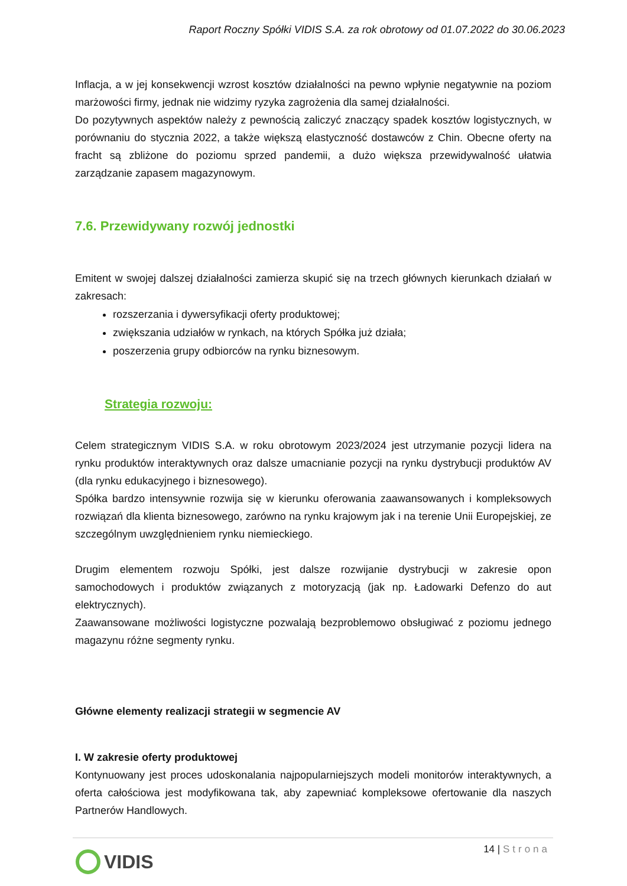Raport Roczny Spółki VIDIS S.A. za rok obrotowy od 01.07.2022 do 30.06.2023
Inflacja, a w jej konsekwencji wzrost kosztów działalności na pewno wpłynie negatywnie na poziom marżowości firmy, jednak nie widzimy ryzyka zagrożenia dla samej działalności.
Do pozytywnych aspektów należy z pewnością zaliczyć znaczący spadek kosztów logistycznych, w porównaniu do stycznia 2022, a także większą elastyczność dostawców z Chin. Obecne oferty na fracht są zbliżone do poziomu sprzed pandemii, a dużo większa przewidywalność ułatwia zarządzanie zapasem magazynowym.
7.6. Przewidywany rozwój jednostki
Emitent w swojej dalszej działalności zamierza skupić się na trzech głównych kierunkach działań w zakresach:
rozszerzania i dywersyfikacji oferty produktowej;
zwiększania udziałów w rynkach, na których Spółka już działa;
poszerzenia grupy odbiorców na rynku biznesowym.
Strategia rozwoju:
Celem strategicznym VIDIS S.A. w roku obrotowym 2023/2024 jest utrzymanie pozycji lidera na rynku produktów interaktywnych oraz dalsze umacnianie pozycji na rynku dystrybucji produktów AV (dla rynku edukacyjnego i biznesowego).
Spółka bardzo intensywnie rozwija się w kierunku oferowania zaawansowanych i kompleksowych rozwiązań dla klienta biznesowego, zarówno na rynku krajowym jak i na terenie Unii Europejskiej, ze szczególnym uwzględnieniem rynku niemieckiego.
Drugim elementem rozwoju Spółki, jest dalsze rozwijanie dystrybucji w zakresie opon samochodowych i produktów związanych z motoryzacją (jak np. Ładowarki Defenzo do aut elektrycznych).
Zaawansowane możliwości logistyczne pozwalają bezproblemowo obsługiwać z poziomu jednego magazynu różne segmenty rynku.
Główne elementy realizacji strategii w segmencie AV
I. W zakresie oferty produktowej
Kontynuowany jest proces udoskonalania najpopularniejszych modeli monitorów interaktywnych, a oferta całościowa jest modyfikowana tak, aby zapewniać kompleksowe ofertowanie dla naszych Partnerów Handlowych.
14 | Strona VIDIS